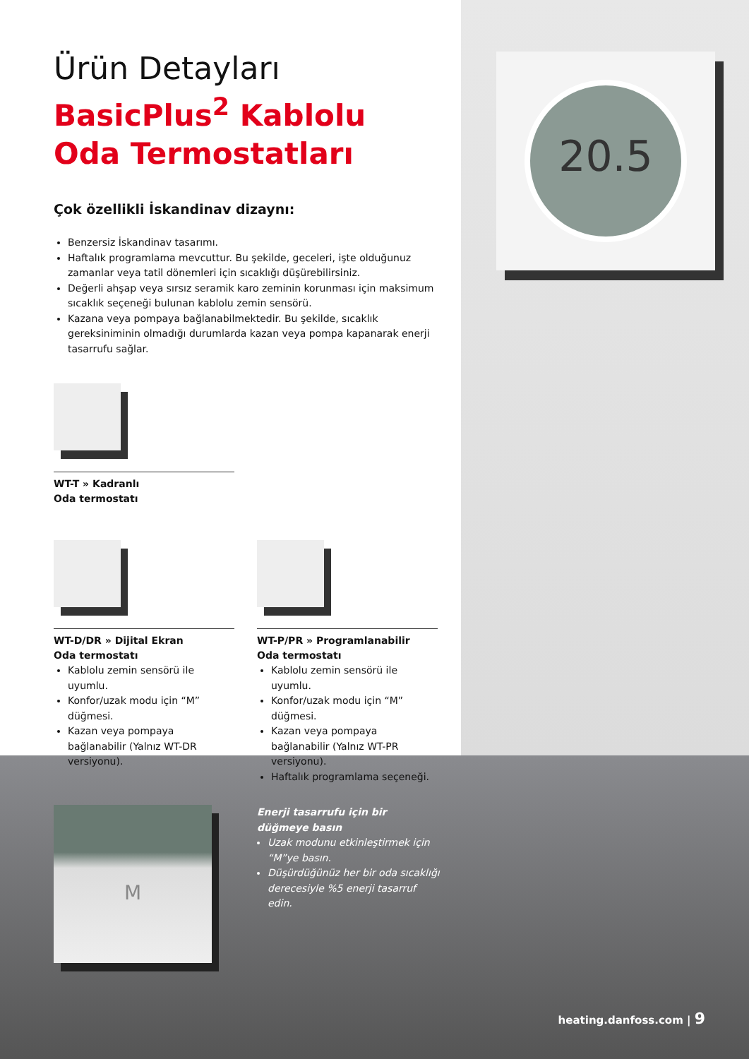20.5
Ürün Detayları
BasicPlus<sup>2</sup> Kablolu
Oda Termostatları
Çok özellikli İskandinav dizaynı:
Benzersiz İskandinav tasarımı.
Haftalık programlama mevcuttur. Bu şekilde, geceleri, işte olduğunuz zamanlar veya tatil dönemleri için sıcaklığı düşürebilirsiniz.
Değerli ahşap veya sırsız seramik karo zeminin korunması için maksimum sıcaklık seçeneği bulunan kablolu zemin sensörü.
Kazana veya pompaya bağlanabilmektedir. Bu şekilde, sıcaklık gereksiniminin olmadığı durumlarda kazan veya pompa kapanarak enerji tasarrufu sağlar.
WT-T » Kadranlı
Oda termostatı
WT-D/DR » Dijital Ekran
Oda termostatı
Kablolu zemin sensörü ile uyumlu.
Konfor/uzak modu için “M” düğmesi.
Kazan veya pompaya bağlanabilir (Yalnız WT-DR versiyonu).
WT-P/PR » Programlanabilir
Oda termostatı
Kablolu zemin sensörü ile uyumlu.
Konfor/uzak modu için “M” düğmesi.
Kazan veya pompaya bağlanabilir (Yalnız WT-PR versiyonu).
Haftalık programlama seçeneği.
M
Enerji tasarrufu için bir
düğmeye basın
Uzak modunu etkinleştirmek için “M”ye basın.
Düşürdüğünüz her bir oda sıcaklığı derecesiyle %5 enerji tasarruf edin.
heating.danfoss.com | 9